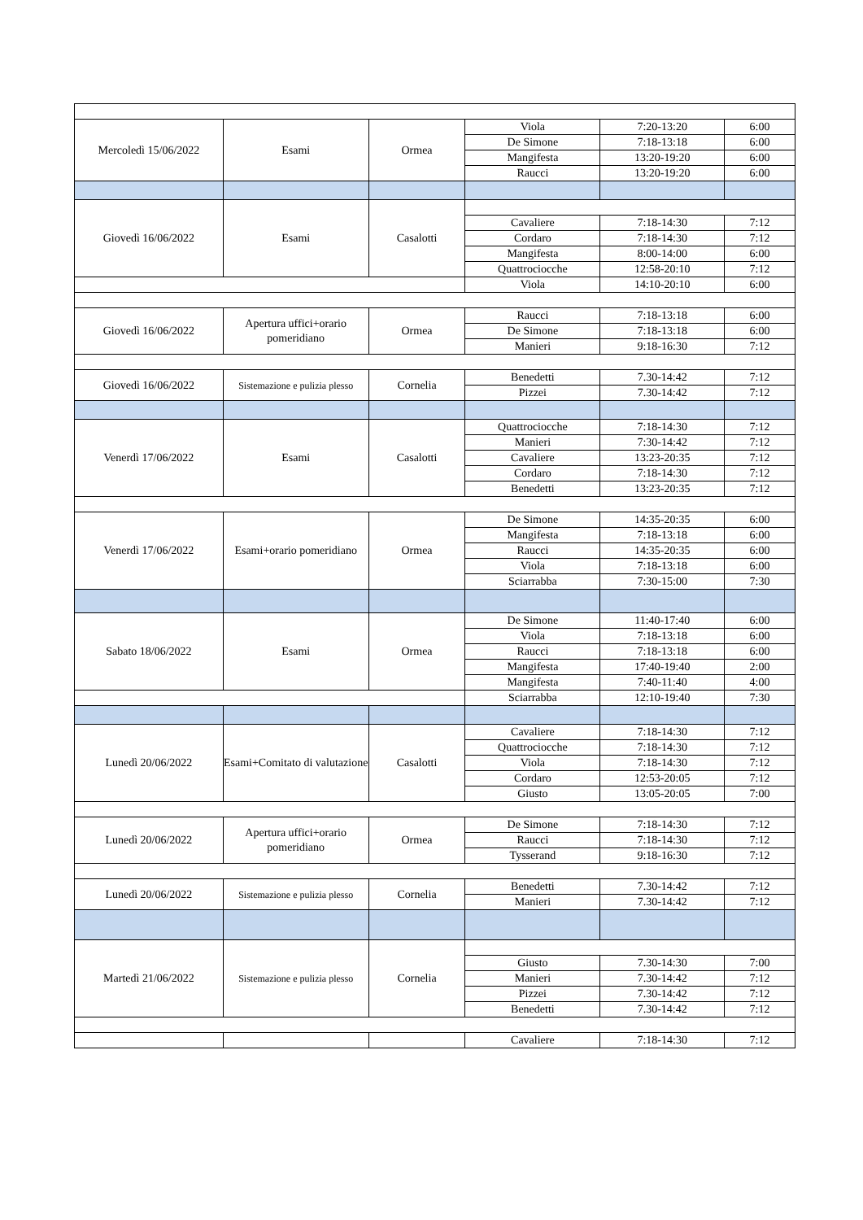| Mercoledì 15/06/2022 | Esami | Ormea | Viola | 7:20-13:20 | 6:00 |
| | | | De Simone | 7:18-13:18 | 6:00 |
| | | | Mangifesta | 13:20-19:20 | 6:00 |
| | | | Raucci | 13:20-19:20 | 6:00 |
| Giovedì 16/06/2022 | Esami | Casalotti | | | |
| | | | Cavaliere | 7:18-14:30 | 7:12 |
| | | | Cordaro | 7:18-14:30 | 7:12 |
| | | | Mangifesta | 8:00-14:00 | 6:00 |
| | | | Quattrociocche | 12:58-20:10 | 7:12 |
| | | | Viola | 14:10-20:10 | 6:00 |
| Giovedì 16/06/2022 | Apertura uffici+orario pomeridiano | Ormea | Raucci | 7:18-13:18 | 6:00 |
| | | | De Simone | 7:18-13:18 | 6:00 |
| | | | Manieri | 9:18-16:30 | 7:12 |
| Giovedì 16/06/2022 | Sistemazione e pulizia plesso | Cornelia | Benedetti | 7.30-14:42 | 7:12 |
| | | | Pizzei | 7.30-14:42 | 7:12 |
| Venerdì 17/06/2022 | Esami | Casalotti | Quattrociocche | 7:18-14:30 | 7:12 |
| | | | Manieri | 7:30-14:42 | 7:12 |
| | | | Cavaliere | 13:23-20:35 | 7:12 |
| | | | Cordaro | 7:18-14:30 | 7:12 |
| | | | Benedetti | 13:23-20:35 | 7:12 |
| Venerdì 17/06/2022 | Esami+orario pomeridiano | Ormea | De Simone | 14:35-20:35 | 6:00 |
| | | | Mangifesta | 7:18-13:18 | 6:00 |
| | | | Raucci | 14:35-20:35 | 6:00 |
| | | | Viola | 7:18-13:18 | 6:00 |
| | | | Sciarrabba | 7:30-15:00 | 7:30 |
| Sabato 18/06/2022 | Esami | Ormea | De Simone | 11:40-17:40 | 6:00 |
| | | | Viola | 7:18-13:18 | 6:00 |
| | | | Raucci | 7:18-13:18 | 6:00 |
| | | | Mangifesta | 17:40-19:40 | 2:00 |
| | | | Mangifesta | 7:40-11:40 | 4:00 |
| | | | Sciarrabba | 12:10-19:40 | 7:30 |
| Lunedì 20/06/2022 | Esami+Comitato di valutazione | Casalotti | Cavaliere | 7:18-14:30 | 7:12 |
| | | | Quattrociocche | 7:18-14:30 | 7:12 |
| | | | Viola | 7:18-14:30 | 7:12 |
| | | | Cordaro | 12:53-20:05 | 7:12 |
| | | | Giusto | 13:05-20:05 | 7:00 |
| Lunedì 20/06/2022 | Apertura uffici+orario pomeridiano | Ormea | De Simone | 7:18-14:30 | 7:12 |
| | | | Raucci | 7:18-14:30 | 7:12 |
| | | | Tysserand | 9:18-16:30 | 7:12 |
| Lunedì 20/06/2022 | Sistemazione e pulizia plesso | Cornelia | Benedetti | 7.30-14:42 | 7:12 |
| | | | Manieri | 7.30-14:42 | 7:12 |
| Martedì 21/06/2022 | Sistemazione e pulizia plesso | Cornelia | | | |
| | | | Giusto | 7.30-14:30 | 7:00 |
| | | | Manieri | 7.30-14:42 | 7:12 |
| | | | Pizzei | 7.30-14:42 | 7:12 |
| | | | Benedetti | 7.30-14:42 | 7:12 |
| | | | Cavaliere | 7:18-14:30 | 7:12 |